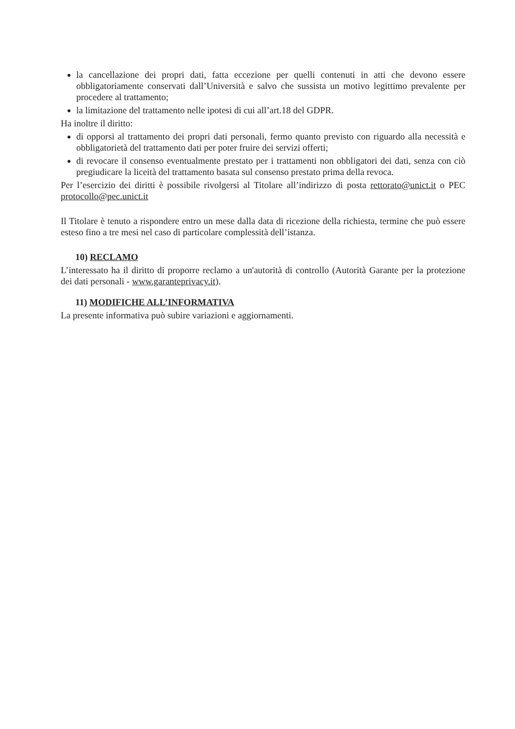la cancellazione dei propri dati, fatta eccezione per quelli contenuti in atti che devono essere obbligatoriamente conservati dall’Università e salvo che sussista un motivo legittimo prevalente per procedere al trattamento;
la limitazione del trattamento nelle ipotesi di cui all’art.18 del GDPR.
Ha inoltre il diritto:
di opporsi al trattamento dei propri dati personali, fermo quanto previsto con riguardo alla necessità e obbligatorietà del trattamento dati per poter fruire dei servizi offerti;
di revocare il consenso eventualmente prestato per i trattamenti non obbligatori dei dati, senza con ciò pregiudicare la liceità del trattamento basata sul consenso prestato prima della revoca.
Per l’esercizio dei diritti è possibile rivolgersi al Titolare all’indirizzo di posta rettorato@unict.it o PEC protocollo@pec.unict.it
Il Titolare è tenuto a rispondere entro un mese dalla data di ricezione della richiesta, termine che può essere esteso fino a tre mesi nel caso di particolare complessità dell’istanza.
10) RECLAMO
L’interessato ha il diritto di proporre reclamo a un'autorità di controllo (Autorità Garante per la protezione dei dati personali - www.garanteprivacy.it).
11) MODIFICHE ALL’INFORMATIVA
La presente informativa può subire variazioni e aggiornamenti.